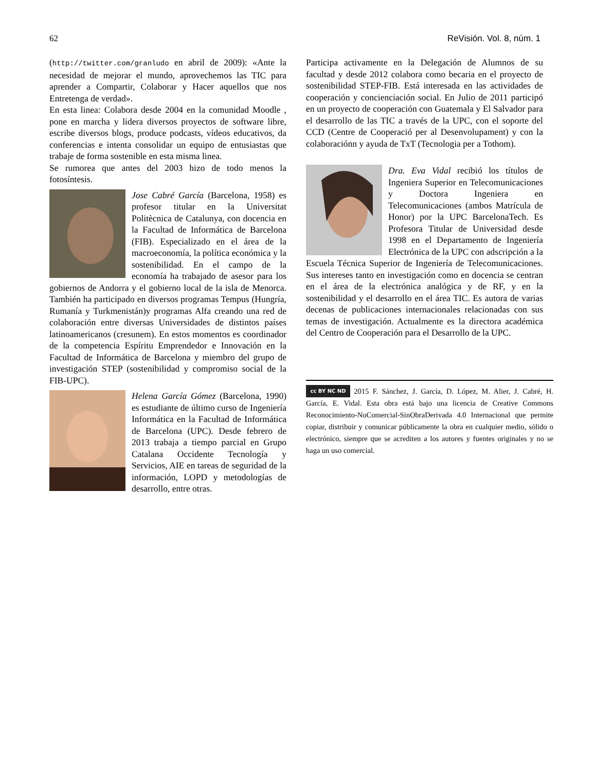62 ReVisión. Vol. 8, núm. 1
(http://twitter.com/granludo en abril de 2009): «Ante la necesidad de mejorar el mundo, aprovechemos las TIC para aprender a Compartir, Colaborar y Hacer aquellos que nos Entretenga de verdad».
En esta linea: Colabora desde 2004 en la comunidad Moodle , pone en marcha y lidera diversos proyectos de software libre, escribe diversos blogs, produce podcasts, vídeos educativos, da conferencias e intenta consolidar un equipo de entusiastas que trabaje de forma sostenible en esta misma linea.
Se rumorea que antes del 2003 hizo de todo menos la fotosíntesis.
Jose Cabré García (Barcelona, 1958) es profesor titular en la Universitat Politècnica de Catalunya, con docencia en la Facultad de Informática de Barcelona (FIB). Especializado en el área de la macroeconomía, la política económica y la sostenibilidad. En el campo de la economía ha trabajado de asesor para los gobiernos de Andorra y el gobierno local de la isla de Menorca. También ha participado en diversos programas Tempus (Hungría, Rumanía y Turkmenistán)y programas Alfa creando una red de colaboración entre diversas Universidades de distintos países latinoamericanos (cresunem). En estos momentos es coordinador de la competencia Espíritu Emprendedor e Innovación en la Facultad de Informática de Barcelona y miembro del grupo de investigación STEP (sostenibilidad y compromiso social de la FIB-UPC).
Helena García Gómez (Barcelona, 1990) es estudiante de último curso de Ingeniería Informática en la Facultad de Informática de Barcelona (UPC). Desde febrero de 2013 trabaja a tiempo parcial en Grupo Catalana Occidente Tecnología y Servicios, AIE en tareas de seguridad de la información, LOPD y metodologías de desarrollo, entre otras.
Participa activamente en la Delegación de Alumnos de su facultad y desde 2012 colabora como becaria en el proyecto de sostenibilidad STEP-FIB. Está interesada en las actividades de cooperación y concienciación social. En Julio de 2011 participó en un proyecto de cooperación con Guatemala y El Salvador para el desarrollo de las TIC a través de la UPC, con el soporte del CCD (Centre de Cooperació per al Desenvolupament) y con la colaboraciónn y ayuda de TxT (Tecnologia per a Tothom).
Dra. Eva Vidal recibió los títulos de Ingeniera Superior en Telecomunicaciones y Doctora Ingeniera en Telecomunicaciones (ambos Matrícula de Honor) por la UPC BarcelonaTech. Es Profesora Titular de Universidad desde 1998 en el Departamento de Ingeniería Electrónica de la UPC con adscripción a la Escuela Técnica Superior de Ingeniería de Telecomunicaciones. Sus intereses tanto en investigación como en docencia se centran en el área de la electrónica analógica y de RF, y en la sostenibilidad y el desarrollo en el área TIC. Es autora de varias decenas de publicaciones internacionales relacionadas con sus temas de investigación. Actualmente es la directora académica del Centro de Cooperación para el Desarrollo de la UPC.
cc BY NC ND 2015 F. Sánchez, J. García, D. López, M. Alier, J. Cabré, H. García, E. Vidal. Esta obra está bajo una licencia de Creative Commons Reconocimiento-NoComercial-SinObraDerivada 4.0 Internacional que permite copiar, distribuir y comunicar públicamente la obra en cualquier medio, sólido o electrónico, siempre que se acrediten a los autores y fuentes originales y no se haga un uso comercial.